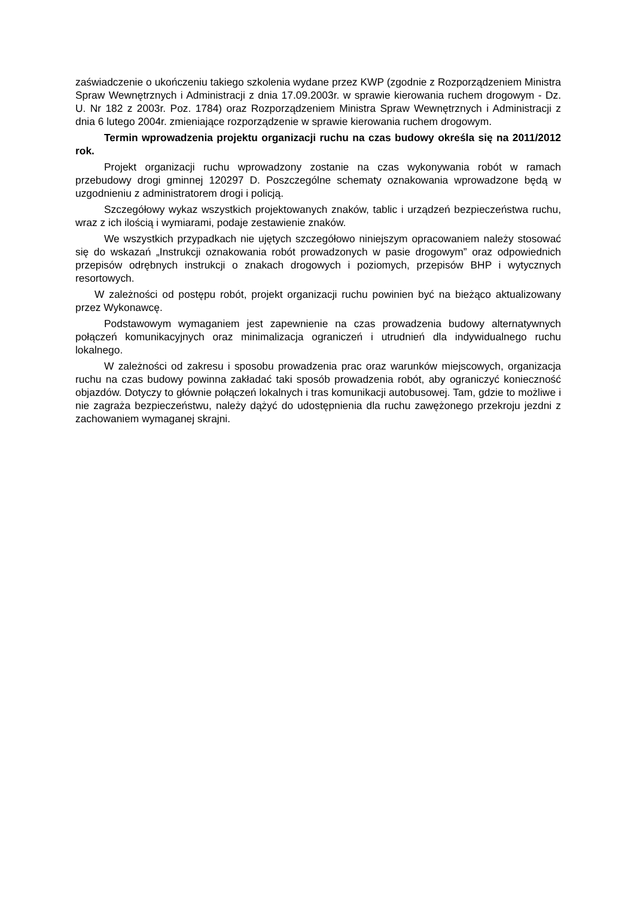zaświadczenie o ukończeniu takiego szkolenia wydane przez KWP (zgodnie z Rozporządzeniem Ministra Spraw Wewnętrznych i Administracji z dnia 17.09.2003r. w sprawie kierowania ruchem drogowym - Dz. U. Nr 182 z 2003r. Poz. 1784) oraz Rozporządzeniem Ministra Spraw Wewnętrznych i Administracji z dnia 6 lutego 2004r. zmieniające rozporządzenie w sprawie kierowania ruchem drogowym.
Termin wprowadzenia projektu organizacji ruchu na czas budowy określa się na 2011/2012 rok.
Projekt organizacji ruchu wprowadzony zostanie na czas wykonywania robót w ramach przebudowy drogi gminnej 120297 D. Poszczególne schematy oznakowania wprowadzone będą w uzgodnieniu z administratorem drogi i policją.
Szczegółowy wykaz wszystkich projektowanych znaków, tablic i urządzeń bezpieczeństwa ruchu, wraz z ich ilością i wymiarami, podaje zestawienie znaków.
We wszystkich przypadkach nie ujętych szczegółowo niniejszym opracowaniem należy stosować się do wskazań „Instrukcji oznakowania robót prowadzonych w pasie drogowym” oraz odpowiednich przepisów odrębnych instrukcji o znakach drogowych i poziomych, przepisów BHP i wytycznych resortowych.
W zależności od postępu robót, projekt organizacji ruchu powinien być na bieżąco aktualizowany przez Wykonawcę.
Podstawowym wymaganiem jest zapewnienie na czas prowadzenia budowy alternatywnych połączeń komunikacyjnych oraz minimalizacja ograniczeń i utrudnień dla indywidualnego ruchu lokalnego.
W zależności od zakresu i sposobu prowadzenia prac oraz warunków miejscowych, organizacja ruchu na czas budowy powinna zakładać taki sposób prowadzenia robót, aby ograniczyć konieczność objazdów. Dotyczy to głównie połączeń lokalnych i tras komunikacji autobusowej. Tam, gdzie to możliwe i nie zagraża bezpieczeństwu, należy dążyć do udostępnienia dla ruchu zawężonego przekroju jezdni z zachowaniem wymaganej skrajni.